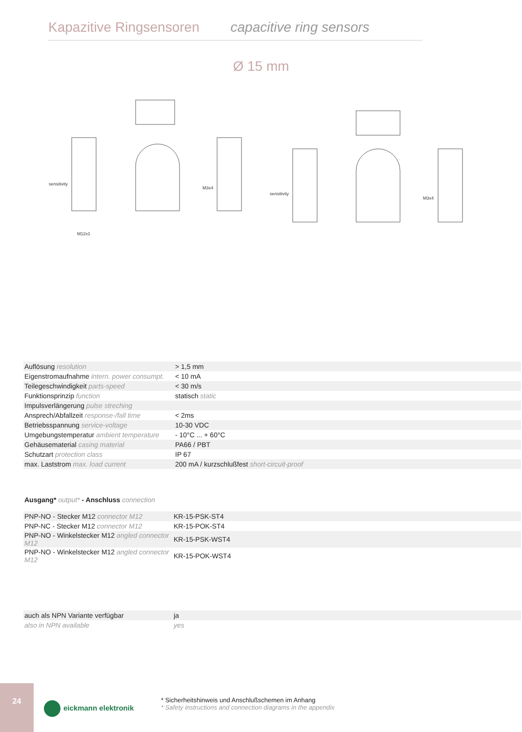Kapazitive Ringsensoren capacitive ring sensors
Ø 15 mm
sensitivity
sensitivity
M3x4
M3x4
M12x1
| Auflösung resolution | > 1,5 mm |
| Eigenstromaufnahme intern. power consumpt. | < 10 mA |
| Teilegeschwindigkeit parts-speed | < 30 m/s |
| Funktionsprinzip function | statisch static |
| Impulsverlängerung pulse streching | |
| Ansprech/Abfallzeit response-/fall time | < 2ms |
| Betriebsspannung service-voltage | 10-30 VDC |
| Umgebungstemperatur ambient temperature | - 10°C ... + 60°C |
| Gehäusematerial casing material | PA66 / PBT |
| Schutzart protection class | IP 67 |
| max. Laststrom max. load current | 200 mA / kurzschlußfest short-circuit-proof |
Ausgang* output* - Anschluss connection
| PNP-NO - Stecker M12 connector M12 | KR-15-PSK-ST4 |
| PNP-NC - Stecker M12 connector M12 | KR-15-POK-ST4 |
| PNP-NO - Winkelstecker M12 angled connector M12 | KR-15-PSK-WST4 |
| PNP-NO - Winkelstecker M12 angled connector M12 | KR-15-POK-WST4 |
| auch als NPN Variante verfügbar | ja |
| also in NPN available | yes |
24
eickmann elektronik
* Sicherheitshinweis und Anschlußschemen im Anhang
* Safety instructions and connection diagrams in the appendix